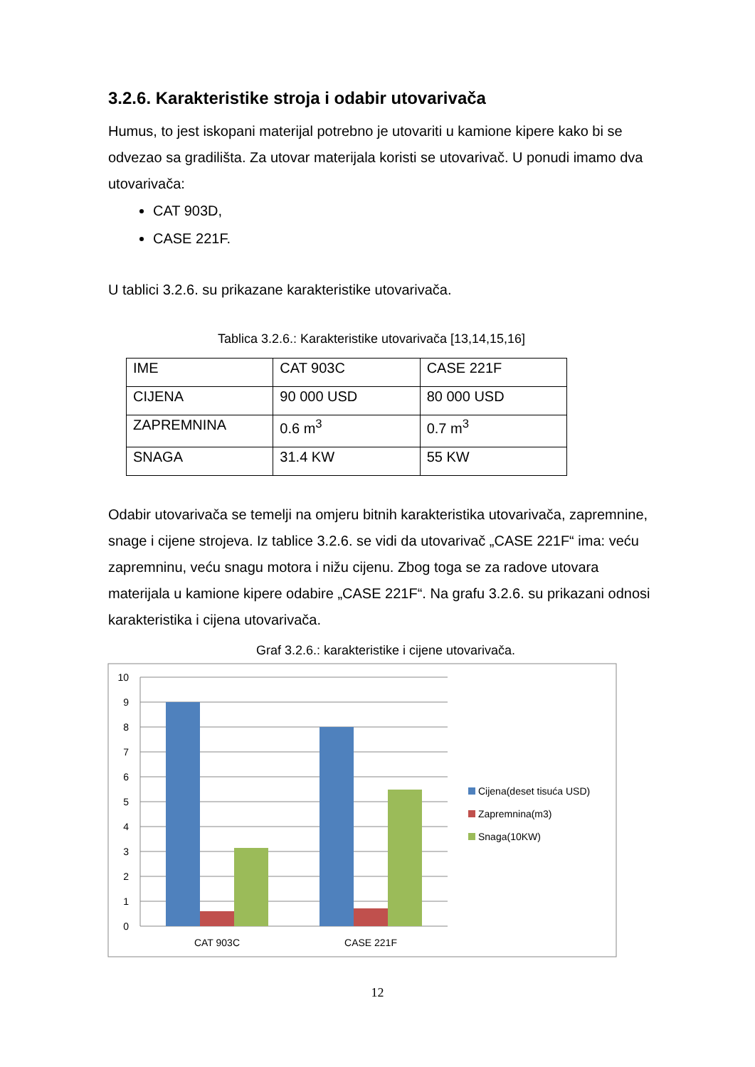3.2.6. Karakteristike stroja i odabir utovarivača
Humus, to jest iskopani materijal potrebno je utovariti u kamione kipere kako bi se odvezao sa gradilišta. Za utovar materijala koristi se utovarivač. U ponudi imamo dva utovarivača:
CAT 903D,
CASE 221F.
U tablici 3.2.6. su prikazane karakteristike utovarivača.
Tablica 3.2.6.: Karakteristike utovarivača [13,14,15,16]
| IME | CAT 903C | CASE 221F |
| CIJENA | 90 000 USD | 80 000 USD |
| ZAPREMNINA | 0.6 m<sup>3</sup> | 0.7 m<sup>3</sup> |
| SNAGA | 31.4 KW | 55 KW |
Odabir utovarivača se temelji na omjeru bitnih karakteristika utovarivača, zapremnine, snage i cijene strojeva. Iz tablice 3.2.6. se vidi da utovarivač „CASE 221F“ ima: veću zapremninu, veću snagu motora i nižu cijenu. Zbog toga se za radove utovara materijala u kamione kipere odabire „CASE 221F“. Na grafu 3.2.6. su prikazani odnosi karakteristika i cijena utovarivača.
Graf 3.2.6.: karakteristike i cijene utovarivača.
10
9
8
7
6
5
4
3
2
1
0
CAT 903C
CASE 221F
Cijena(deset tisuća USD)
Zapremnina(m3)
Snaga(10KW)
12